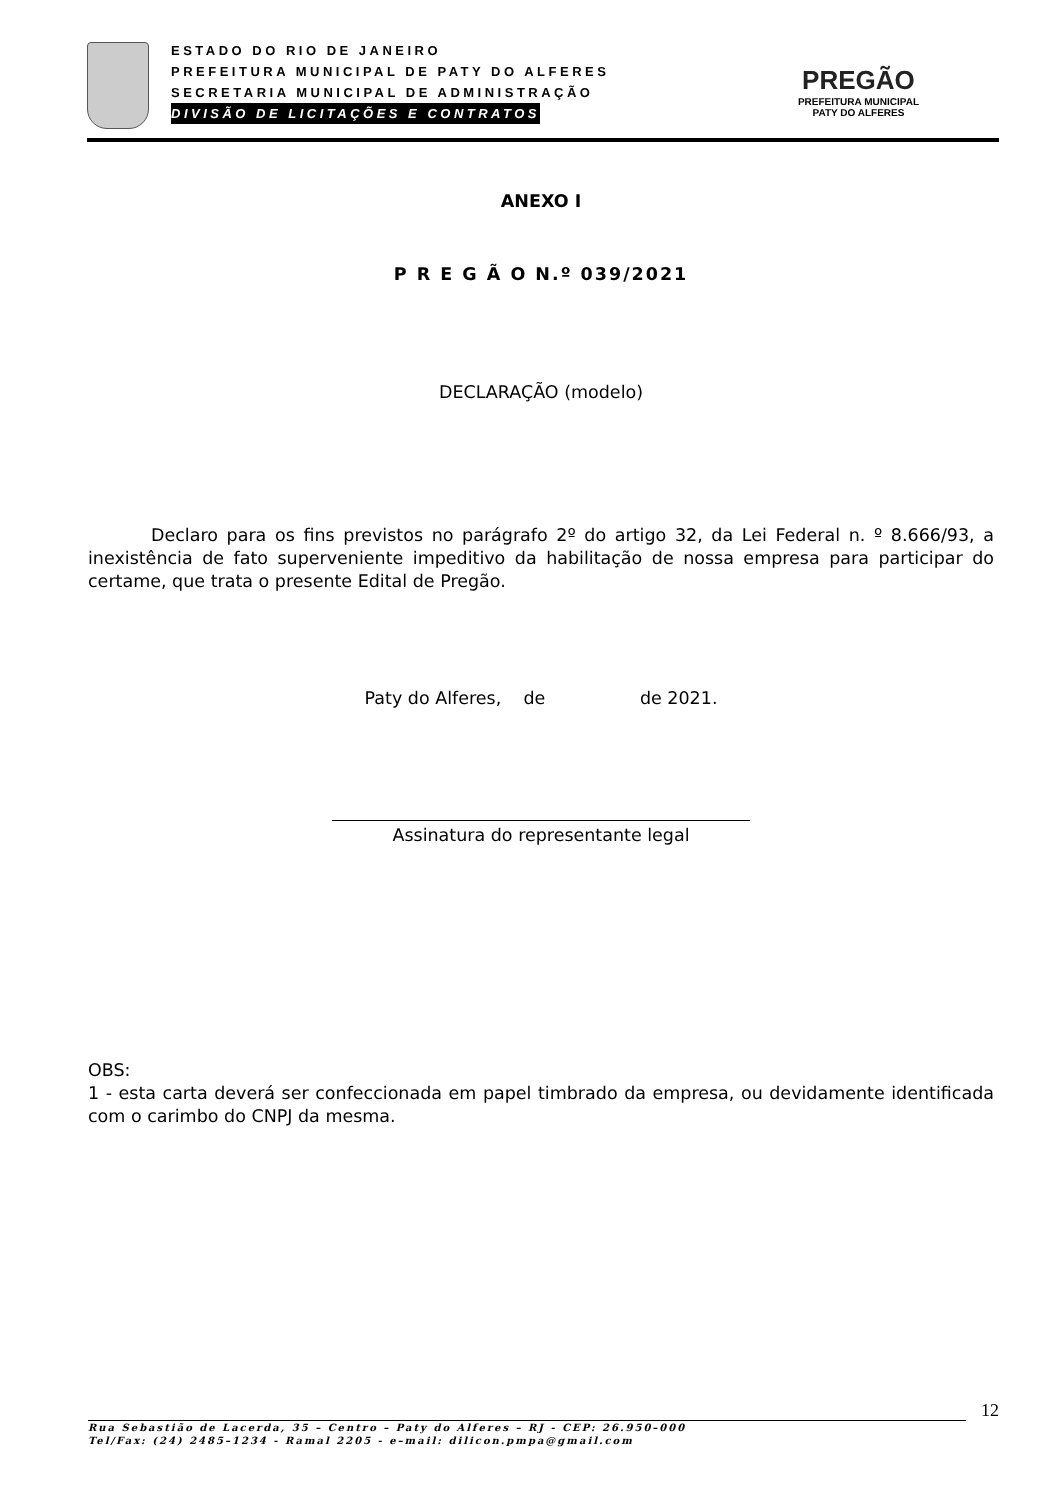ESTADO DO RIO DE JANEIRO
PREFEITURA MUNICIPAL DE PATY DO ALFERES
SECRETARIA MUNICIPAL DE ADMINISTRAÇÃO
DIVISÃO DE LICITAÇÕES E CONTRATOS
PREGÃO
PREFEITURA MUNICIPAL
PATY DO ALFERES
ANEXO I
P R E G Ã O N.º 039/2021
DECLARAÇÃO (modelo)
Declaro para os fins previstos no parágrafo 2º do artigo 32, da Lei Federal n. º 8.666/93, a inexistência de fato superveniente impeditivo da habilitação de nossa empresa para participar do certame, que trata o presente Edital de Pregão.
Paty do Alferes, de de 2021.
Assinatura do representante legal
OBS:
1 - esta carta deverá ser confeccionada em papel timbrado da empresa, ou devidamente identificada com o carimbo do CNPJ da mesma.
12
Rua Sebastião de Lacerda, 35 – Centro – Paty do Alferes – RJ - CEP: 26.950–000
Tel/Fax: (24) 2485–1234 - Ramal 2205 - e–mail: dilicon.pmpa@gmail.com